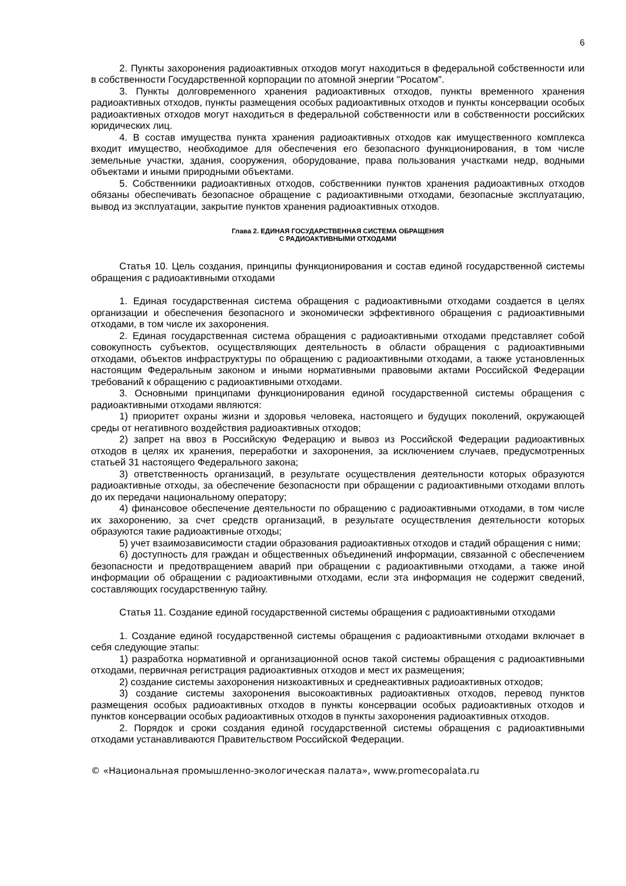6
2. Пункты захоронения радиоактивных отходов могут находиться в федеральной собственности или в собственности Государственной корпорации по атомной энергии "Росатом".
3. Пункты долговременного хранения радиоактивных отходов, пункты временного хранения радиоактивных отходов, пункты размещения особых радиоактивных отходов и пункты консервации особых радиоактивных отходов могут находиться в федеральной собственности или в собственности российских юридических лиц.
4. В состав имущества пункта хранения радиоактивных отходов как имущественного комплекса входит имущество, необходимое для обеспечения его безопасного функционирования, в том числе земельные участки, здания, сооружения, оборудование, права пользования участками недр, водными объектами и иными природными объектами.
5. Собственники радиоактивных отходов, собственники пунктов хранения радиоактивных отходов обязаны обеспечивать безопасное обращение с радиоактивными отходами, безопасные эксплуатацию, вывод из эксплуатации, закрытие пунктов хранения радиоактивных отходов.
Глава 2. ЕДИНАЯ ГОСУДАРСТВЕННАЯ СИСТЕМА ОБРАЩЕНИЯ
С РАДИОАКТИВНЫМИ ОТХОДАМИ
Статья 10. Цель создания, принципы функционирования и состав единой государственной системы обращения с радиоактивными отходами
1. Единая государственная система обращения с радиоактивными отходами создается в целях организации и обеспечения безопасного и экономически эффективного обращения с радиоактивными отходами, в том числе их захоронения.
2. Единая государственная система обращения с радиоактивными отходами представляет собой совокупность субъектов, осуществляющих деятельность в области обращения с радиоактивными отходами, объектов инфраструктуры по обращению с радиоактивными отходами, а также установленных настоящим Федеральным законом и иными нормативными правовыми актами Российской Федерации требований к обращению с радиоактивными отходами.
3. Основными принципами функционирования единой государственной системы обращения с радиоактивными отходами являются:
1) приоритет охраны жизни и здоровья человека, настоящего и будущих поколений, окружающей среды от негативного воздействия радиоактивных отходов;
2) запрет на ввоз в Российскую Федерацию и вывоз из Российской Федерации радиоактивных отходов в целях их хранения, переработки и захоронения, за исключением случаев, предусмотренных статьей 31 настоящего Федерального закона;
3) ответственность организаций, в результате осуществления деятельности которых образуются радиоактивные отходы, за обеспечение безопасности при обращении с радиоактивными отходами вплоть до их передачи национальному оператору;
4) финансовое обеспечение деятельности по обращению с радиоактивными отходами, в том числе их захоронению, за счет средств организаций, в результате осуществления деятельности которых образуются такие радиоактивные отходы;
5) учет взаимозависимости стадии образования радиоактивных отходов и стадий обращения с ними;
6) доступность для граждан и общественных объединений информации, связанной с обеспечением безопасности и предотвращением аварий при обращении с радиоактивными отходами, а также иной информации об обращении с радиоактивными отходами, если эта информация не содержит сведений, составляющих государственную тайну.
Статья 11. Создание единой государственной системы обращения с радиоактивными отходами
1. Создание единой государственной системы обращения с радиоактивными отходами включает в себя следующие этапы:
1) разработка нормативной и организационной основ такой системы обращения с радиоактивными отходами, первичная регистрация радиоактивных отходов и мест их размещения;
2) создание системы захоронения низкоактивных и среднеактивных радиоактивных отходов;
3) создание системы захоронения высокоактивных радиоактивных отходов, перевод пунктов размещения особых радиоактивных отходов в пункты консервации особых радиоактивных отходов и пунктов консервации особых радиоактивных отходов в пункты захоронения радиоактивных отходов.
2. Порядок и сроки создания единой государственной системы обращения с радиоактивными отходами устанавливаются Правительством Российской Федерации.
© «Национальная промышленно-экологическая палата», www.promecopalata.ru